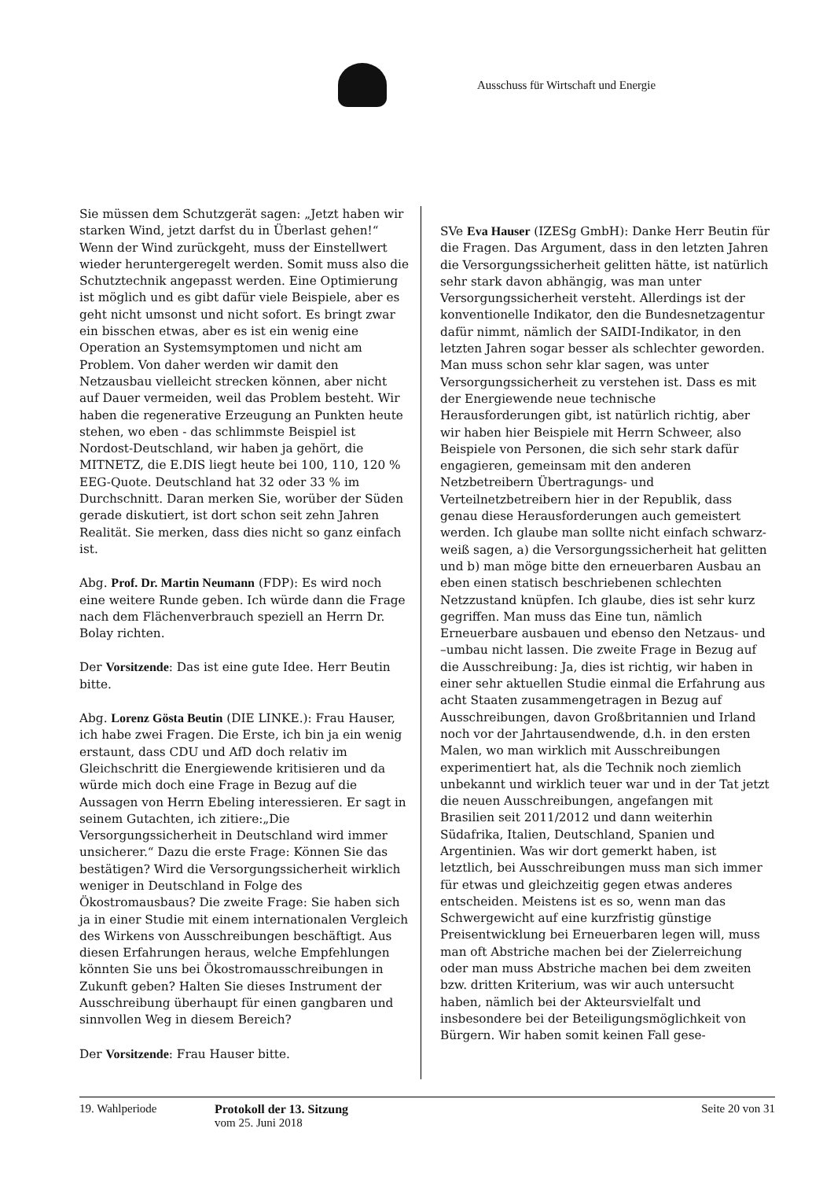Ausschuss für Wirtschaft und Energie
Sie müssen dem Schutzgerät sagen: „Jetzt haben wir starken Wind, jetzt darfst du in Überlast gehen!“ Wenn der Wind zurückgeht, muss der Einstellwert wieder heruntergeregelt werden. Somit muss also die Schutztechnik angepasst werden. Eine Optimierung ist möglich und es gibt dafür viele Beispiele, aber es geht nicht umsonst und nicht sofort. Es bringt zwar ein bisschen etwas, aber es ist ein wenig eine Operation an Systemsymptomen und nicht am Problem. Von daher werden wir damit den Netzausbau vielleicht strecken können, aber nicht auf Dauer vermeiden, weil das Problem besteht. Wir haben die regenerative Erzeugung an Punkten heute stehen, wo eben - das schlimmste Beispiel ist Nordost-Deutschland, wir haben ja gehört, die MITNETZ, die E.DIS liegt heute bei 100, 110, 120 % EEG-Quote. Deutschland hat 32 oder 33 % im Durchschnitt. Daran merken Sie, worüber der Süden gerade diskutiert, ist dort schon seit zehn Jahren Realität. Sie merken, dass dies nicht so ganz einfach ist.
Abg. Prof. Dr. Martin Neumann (FDP): Es wird noch eine weitere Runde geben. Ich würde dann die Frage nach dem Flächenverbrauch speziell an Herrn Dr. Bolay richten.
Der Vorsitzende: Das ist eine gute Idee. Herr Beutin bitte.
Abg. Lorenz Gösta Beutin (DIE LINKE.): Frau Hauser, ich habe zwei Fragen. Die Erste, ich bin ja ein wenig erstaunt, dass CDU und AfD doch relativ im Gleichschritt die Energiewende kritisieren und da würde mich doch eine Frage in Bezug auf die Aussagen von Herrn Ebeling interessieren. Er sagt in seinem Gutachten, ich zitiere:„Die Versorgungssicherheit in Deutschland wird immer unsicherer.“ Dazu die erste Frage: Können Sie das bestätigen? Wird die Versorgungssicherheit wirklich weniger in Deutschland in Folge des Ökostromausbaus? Die zweite Frage: Sie haben sich ja in einer Studie mit einem internationalen Vergleich des Wirkens von Ausschreibungen beschäftigt. Aus diesen Erfahrungen heraus, welche Empfehlungen könnten Sie uns bei Ökostromausschreibungen in Zukunft geben? Halten Sie dieses Instrument der Ausschreibung überhaupt für einen gangbaren und sinnvollen Weg in diesem Bereich?
Der Vorsitzende: Frau Hauser bitte.
SVe Eva Hauser (IZESg GmbH): Danke Herr Beutin für die Fragen. Das Argument, dass in den letzten Jahren die Versorgungssicherheit gelitten hätte, ist natürlich sehr stark davon abhängig, was man unter Versorgungssicherheit versteht. Allerdings ist der konventionelle Indikator, den die Bundesnetzagentur dafür nimmt, nämlich der SAIDI-Indikator, in den letzten Jahren sogar besser als schlechter geworden. Man muss schon sehr klar sagen, was unter Versorgungssicherheit zu verstehen ist. Dass es mit der Energiewende neue technische Herausforderungen gibt, ist natürlich richtig, aber wir haben hier Beispiele mit Herrn Schweer, also Beispiele von Personen, die sich sehr stark dafür engagieren, gemeinsam mit den anderen Netzbetreibern Übertragungs- und Verteilnetzbetreibern hier in der Republik, dass genau diese Herausforderungen auch gemeistert werden. Ich glaube man sollte nicht einfach schwarz-weiß sagen, a) die Versorgungssicherheit hat gelitten und b) man möge bitte den erneuerbaren Ausbau an eben einen statisch beschriebenen schlechten Netzzustand knüpfen. Ich glaube, dies ist sehr kurz gegriffen. Man muss das Eine tun, nämlich Erneuerbare ausbauen und ebenso den Netzaus- und –umbau nicht lassen. Die zweite Frage in Bezug auf die Ausschreibung: Ja, dies ist richtig, wir haben in einer sehr aktuellen Studie einmal die Erfahrung aus acht Staaten zusammengetragen in Bezug auf Ausschreibungen, davon Großbritannien und Irland noch vor der Jahrtausendwende, d.h. in den ersten Malen, wo man wirklich mit Ausschreibungen experimentiert hat, als die Technik noch ziemlich unbekannt und wirklich teuer war und in der Tat jetzt die neuen Ausschreibungen, angefangen mit Brasilien seit 2011/2012 und dann weiterhin Südafrika, Italien, Deutschland, Spanien und Argentinien. Was wir dort gemerkt haben, ist letztlich, bei Ausschreibungen muss man sich immer für etwas und gleichzeitig gegen etwas anderes entscheiden. Meistens ist es so, wenn man das Schwergewicht auf eine kurzfristig günstige Preisentwicklung bei Erneuerbaren legen will, muss man oft Abstriche machen bei der Zielerreichung oder man muss Abstriche machen bei dem zweiten bzw. dritten Kriterium, was wir auch untersucht haben, nämlich bei der Akteursvielfalt und insbesondere bei der Beteiligungsmöglichkeit von Bürgern. Wir haben somit keinen Fall gese-
19. Wahlperiode Protokoll der 13. Sitzung
vom 25. Juni 2018
Seite 20 von 31